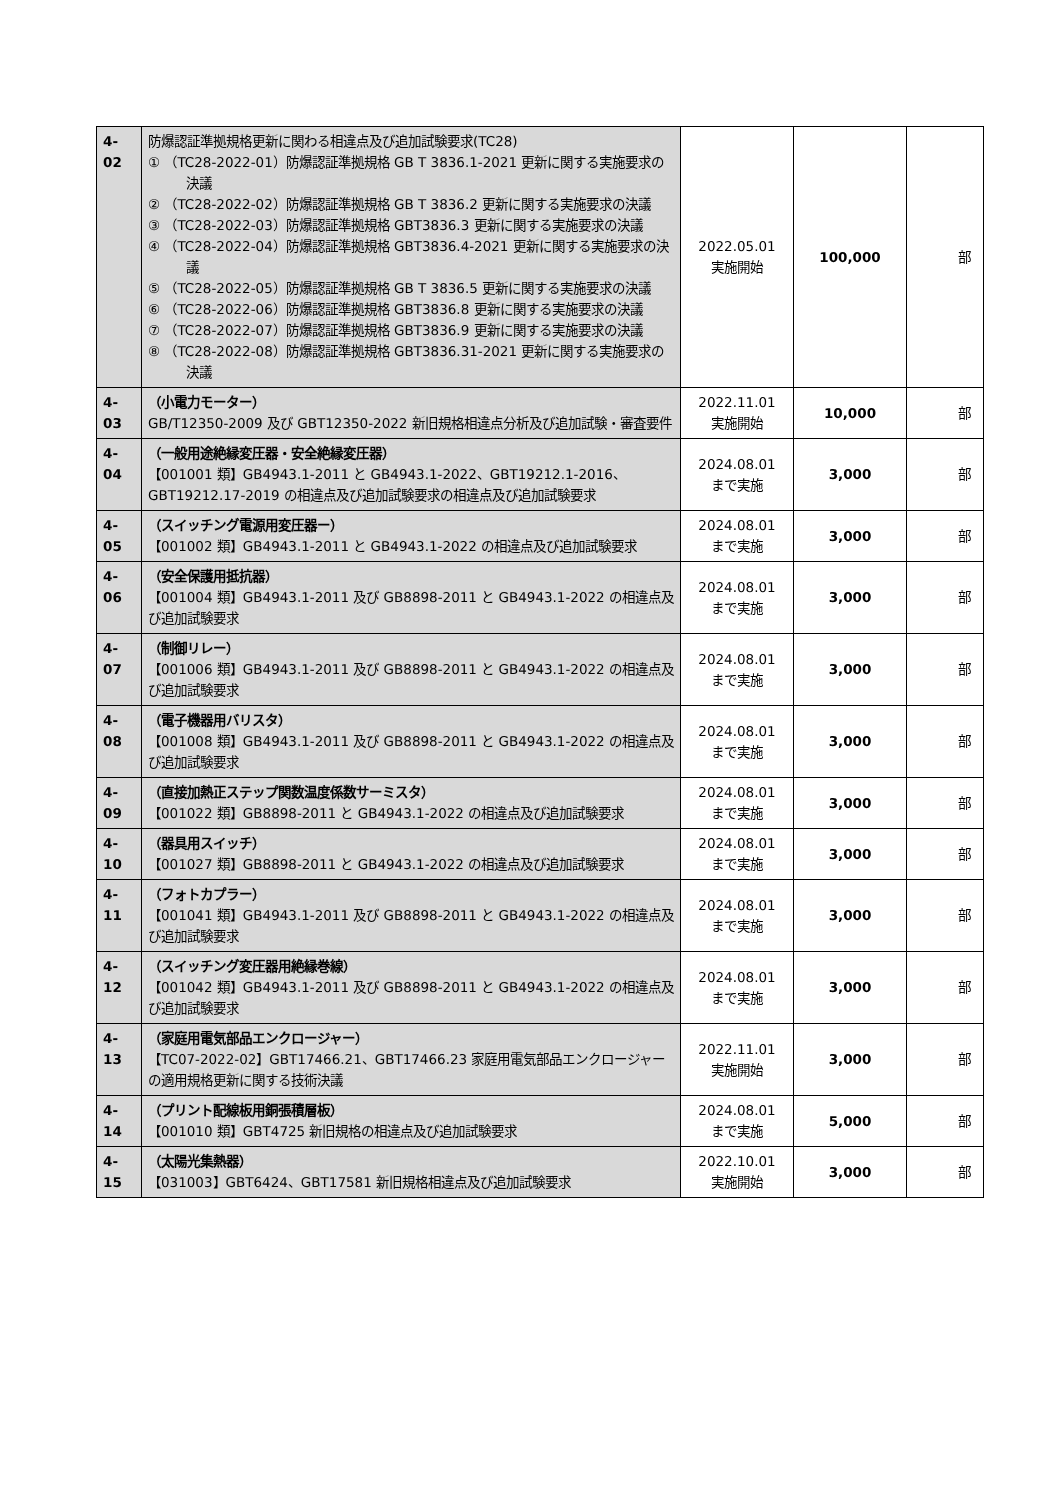| 4-02 | 防爆認証準拠規格更新に関わる相違点及び追加試験要求(TC28) ① （TC28-2022-01）防爆認証準拠規格 GB T 3836.1-2021 更新に関する実施要求の決議 ② （TC28-2022-02）防爆認証準拠規格 GB T 3836.2 更新に関する実施要求の決議 ③ （TC28-2022-03）防爆認証準拠規格 GBT3836.3 更新に関する実施要求の決議 ④ （TC28-2022-04）防爆認証準拠規格 GBT3836.4-2021 更新に関する実施要求の決議 ⑤ （TC28-2022-05）防爆認証準拠規格 GB T 3836.5 更新に関する実施要求の決議 ⑥ （TC28-2022-06）防爆認証準拠規格 GBT3836.8 更新に関する実施要求の決議 ⑦ （TC28-2022-07）防爆認証準拠規格 GBT3836.9 更新に関する実施要求の決議 ⑧ （TC28-2022-08）防爆認証準拠規格 GBT3836.31-2021 更新に関する実施要求の決議 | 2022.05.01 実施開始 | 100,000 | 部 |
| 4-03 | （小電力モーター） GB/T12350-2009 及び GBT12350-2022 新旧規格相違点分析及び追加試験・審査要件 | 2022.11.01 実施開始 | 10,000 | 部 |
| 4-04 | （一般用途絶縁変圧器・安全絶縁変圧器） 【001001 類】GB4943.1-2011 と GB4943.1-2022、GBT19212.1-2016、GBT19212.17-2019 の相違点及び追加試験要求の相違点及び追加試験要求 | 2024.08.01 まで実施 | 3,000 | 部 |
| 4-05 | （スイッチング電源用変圧器ー） 【001002 類】GB4943.1-2011 と GB4943.1-2022 の相違点及び追加試験要求 | 2024.08.01 まで実施 | 3,000 | 部 |
| 4-06 | （安全保護用抵抗器） 【001004 類】GB4943.1-2011 及び GB8898-2011 と GB4943.1-2022 の相違点及び追加試験要求 | 2024.08.01 まで実施 | 3,000 | 部 |
| 4-07 | （制御リレー） 【001006 類】GB4943.1-2011 及び GB8898-2011 と GB4943.1-2022 の相違点及び追加試験要求 | 2024.08.01 まで実施 | 3,000 | 部 |
| 4-08 | （電子機器用バリスタ） 【001008 類】GB4943.1-2011 及び GB8898-2011 と GB4943.1-2022 の相違点及び追加試験要求 | 2024.08.01 まで実施 | 3,000 | 部 |
| 4-09 | （直接加熱正ステップ関数温度係数サーミスタ） 【001022 類】GB8898-2011 と GB4943.1-2022 の相違点及び追加試験要求 | 2024.08.01 まで実施 | 3,000 | 部 |
| 4-10 | （器具用スイッチ） 【001027 類】GB8898-2011 と GB4943.1-2022 の相違点及び追加試験要求 | 2024.08.01 まで実施 | 3,000 | 部 |
| 4-11 | （フォトカプラー） 【001041 類】GB4943.1-2011 及び GB8898-2011 と GB4943.1-2022 の相違点及び追加試験要求 | 2024.08.01 まで実施 | 3,000 | 部 |
| 4-12 | （スイッチング変圧器用絶縁巻線） 【001042 類】GB4943.1-2011 及び GB8898-2011 と GB4943.1-2022 の相違点及び追加試験要求 | 2024.08.01 まで実施 | 3,000 | 部 |
| 4-13 | （家庭用電気部品エンクロージャー） 【TC07-2022-02】GBT17466.21、GBT17466.23 家庭用電気部品エンクロージャーの適用規格更新に関する技術決議 | 2022.11.01 実施開始 | 3,000 | 部 |
| 4-14 | （プリント配線板用銅張積層板） 【001010 類】GBT4725 新旧規格の相違点及び追加試験要求 | 2024.08.01 まで実施 | 5,000 | 部 |
| 4-15 | （太陽光集熱器） 【031003】GBT6424、GBT17581 新旧規格相違点及び追加試験要求 | 2022.10.01 実施開始 | 3,000 | 部 |